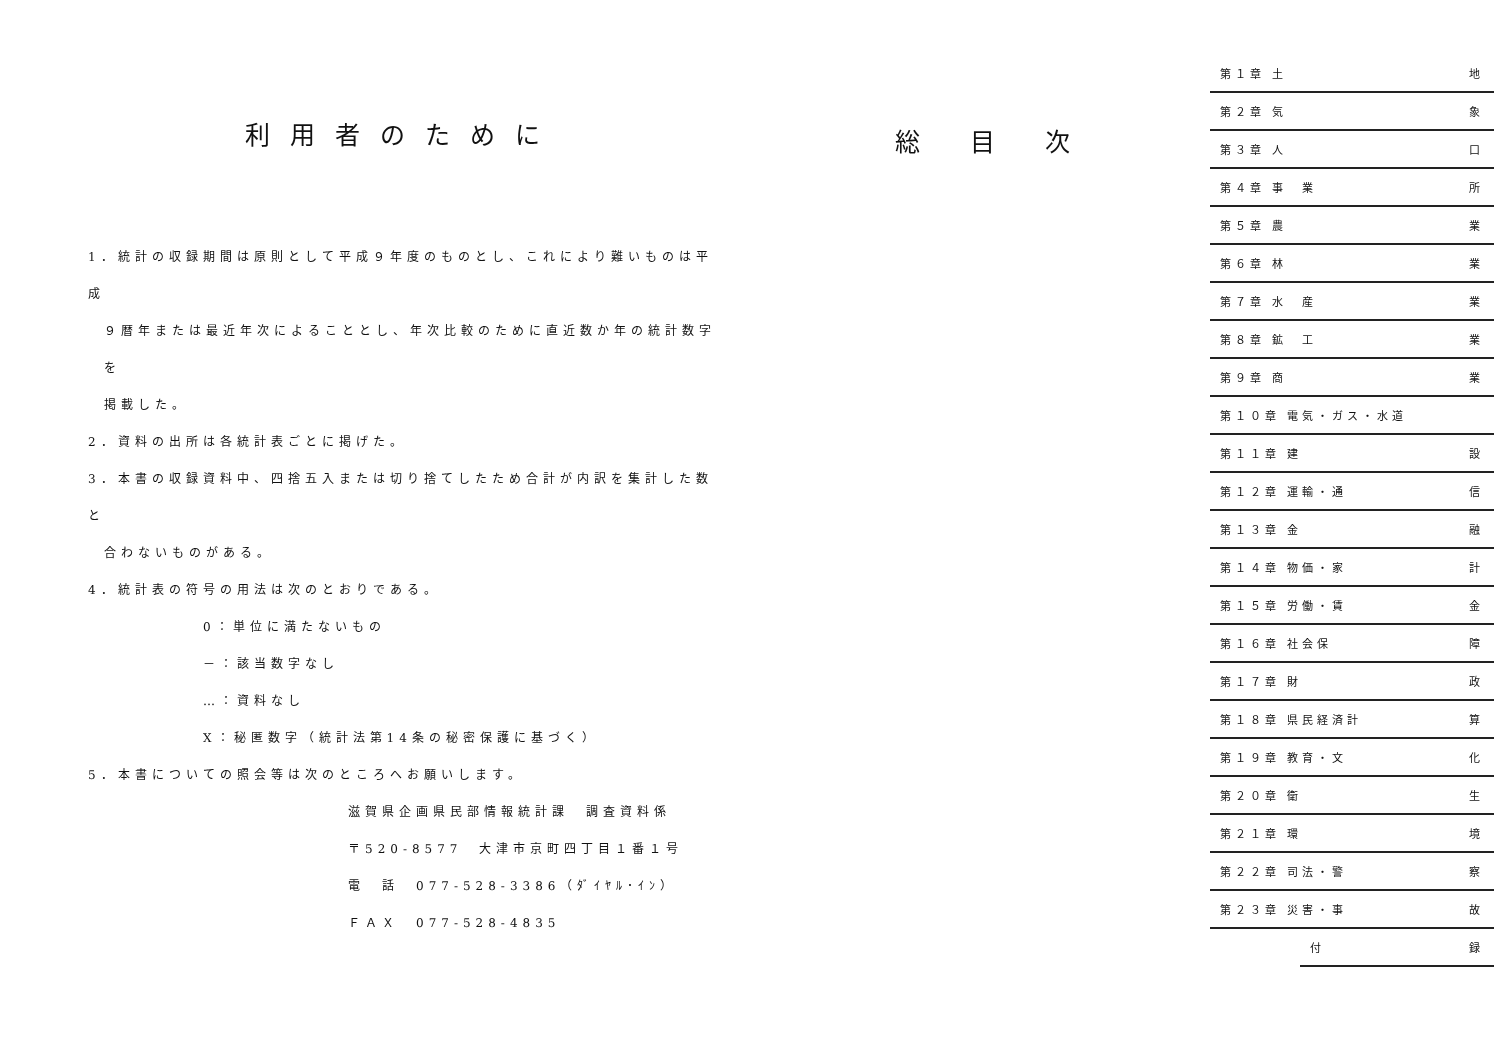利用者のために
1．統計の収録期間は原則として平成９年度のものとし、これにより難いものは平成
９暦年または最近年次によることとし、年次比較のために直近数か年の統計数字を
掲載した。
2．資料の出所は各統計表ごとに掲げた。
3．本書の収録資料中、四捨五入または切り捨てしたため合計が内訳を集計した数と
合わないものがある。
4．統計表の符号の用法は次のとおりである。
0：単位に満たないもの
－：該当数字なし
…：資料なし
X：秘匿数字（統計法第14条の秘密保護に基づく）
5．本書についての照会等は次のところへお願いします。
滋賀県企画県民部情報統計課　調査資料係
〒520-8577　大津市京町四丁目１番１号
電　話　077-528-3386（ﾀﾞｲﾔﾙ･ｲﾝ）
ＦＡＸ　077-528-4835
総目次
第１章 土 地
第２章 気 象
第３章 人 口
第４章 事　業 所
第５章 農 業
第６章 林 業
第７章 水　産 業
第８章 鉱　工 業
第９章 商 業
第１０章 電気・ガス・水道
第１１章 建 設
第１２章 運輸・通 信
第１３章 金 融
第１４章 物価・家 計
第１５章 労働・賃 金
第１６章 社会保 障
第１７章 財 政
第１８章 県民経済計 算
第１９章 教育・文 化
第２０章 衛 生
第２１章 環 境
第２２章 司法・警 察
第２３章 災害・事 故
付 録